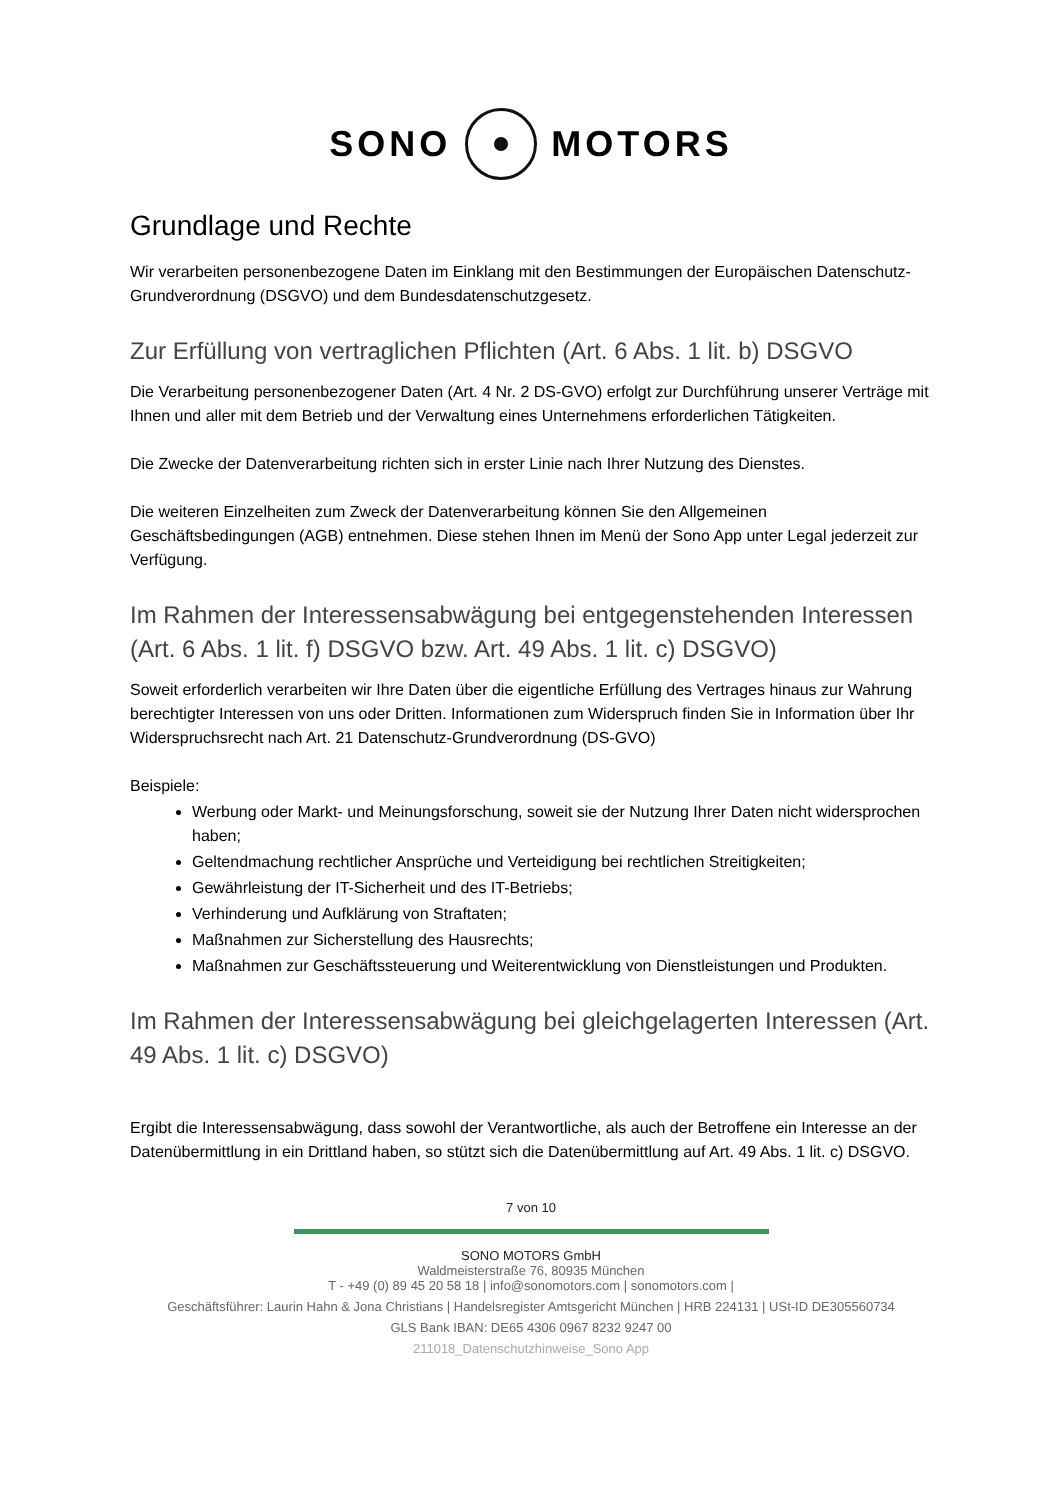SONO MOTORS
Grundlage und Rechte
Wir verarbeiten personenbezogene Daten im Einklang mit den Bestimmungen der Europäischen Datenschutz-Grundverordnung (DSGVO) und dem Bundesdatenschutzgesetz.
Zur Erfüllung von vertraglichen Pflichten (Art. 6 Abs. 1 lit. b) DSGVO
Die Verarbeitung personenbezogener Daten (Art. 4 Nr. 2 DS-GVO) erfolgt zur Durchführung unserer Verträge mit Ihnen und aller mit dem Betrieb und der Verwaltung eines Unternehmens erforderlichen Tätigkeiten.
Die Zwecke der Datenverarbeitung richten sich in erster Linie nach Ihrer Nutzung des Dienstes.
Die weiteren Einzelheiten zum Zweck der Datenverarbeitung können Sie den Allgemeinen Geschäftsbedingungen (AGB) entnehmen. Diese stehen Ihnen im Menü der Sono App unter Legal jederzeit zur Verfügung.
Im Rahmen der Interessensabwägung bei entgegenstehenden Interessen (Art. 6 Abs. 1 lit. f) DSGVO bzw. Art. 49 Abs. 1 lit. c) DSGVO)
Soweit erforderlich verarbeiten wir Ihre Daten über die eigentliche Erfüllung des Vertrages hinaus zur Wahrung berechtigter Interessen von uns oder Dritten. Informationen zum Widerspruch finden Sie in Information über Ihr Widerspruchsrecht nach Art. 21 Datenschutz-Grundverordnung (DS-GVO)
Beispiele:
Werbung oder Markt- und Meinungsforschung, soweit sie der Nutzung Ihrer Daten nicht widersprochen haben;
Geltendmachung rechtlicher Ansprüche und Verteidigung bei rechtlichen Streitigkeiten;
Gewährleistung der IT-Sicherheit und des IT-Betriebs;
Verhinderung und Aufklärung von Straftaten;
Maßnahmen zur Sicherstellung des Hausrechts;
Maßnahmen zur Geschäftssteuerung und Weiterentwicklung von Dienstleistungen und Produkten.
Im Rahmen der Interessensabwägung bei gleichgelagerten Interessen (Art. 49 Abs. 1 lit. c) DSGVO)
Ergibt die Interessensabwägung, dass sowohl der Verantwortliche, als auch der Betroffene ein Interesse an der Datenübermittlung in ein Drittland haben, so stützt sich die Datenübermittlung auf Art. 49 Abs. 1 lit. c) DSGVO.
7 von 10
SONO MOTORS GmbH
Waldmeisterstraße 76, 80935 München
T - +49 (0) 89 45 20 58 18 | info@sonomotors.com | sonomotors.com |
Geschäftsführer: Laurin Hahn & Jona Christians | Handelsregister Amtsgericht München | HRB 224131 | USt-ID DE305560734
GLS Bank IBAN: DE65 4306 0967 8232 9247 00
211018_Datenschutzhinweise_Sono App